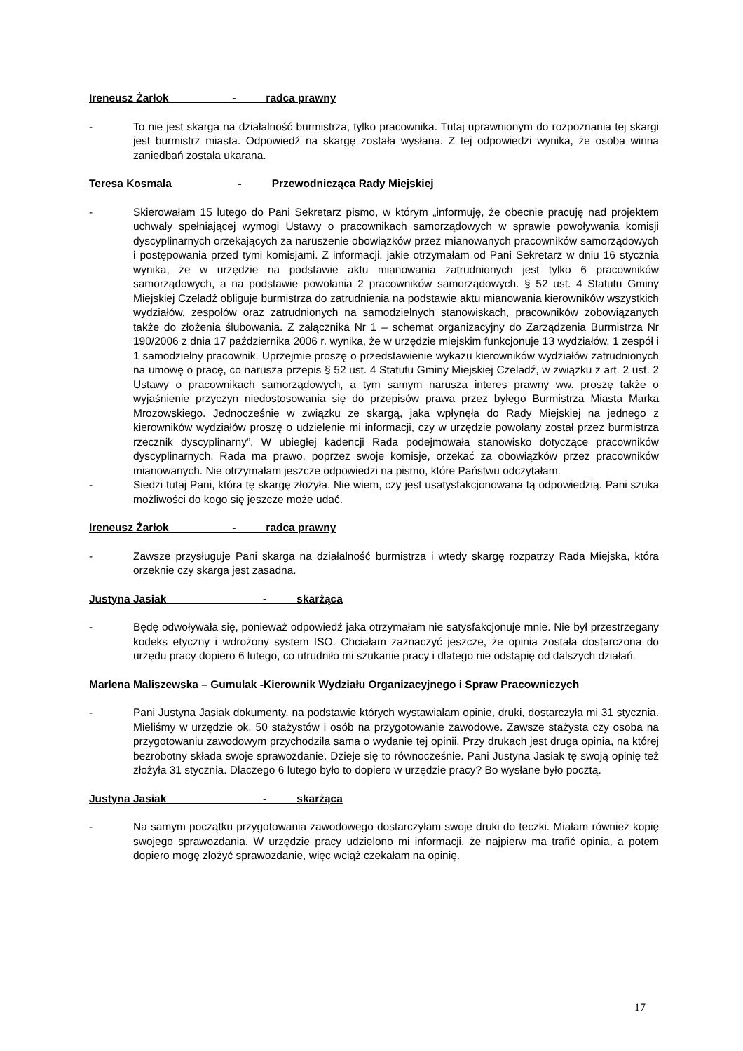Ireneusz Żarłok - radca prawny
- To nie jest skarga na działalność burmistrza, tylko pracownika. Tutaj uprawnionym do rozpoznania tej skargi jest burmistrz miasta. Odpowiedź na skargę została wysłana. Z tej odpowiedzi wynika, że osoba winna zaniedbań została ukarana.
Teresa Kosmala - Przewodnicząca Rady Miejskiej
- Skierowałam 15 lutego do Pani Sekretarz pismo, w którym „informuję, że obecnie pracuję nad projektem uchwały spełniającej wymogi Ustawy o pracownikach samorządowych w sprawie powoływania komisji dyscyplinarnych orzekających za naruszenie obowiązków przez mianowanych pracowników samorządowych i postępowania przed tymi komisjami. Z informacji, jakie otrzymałam od Pani Sekretarz w dniu 16 stycznia wynika, że w urzędzie na podstawie aktu mianowania zatrudnionych jest tylko 6 pracowników samorządowych, a na podstawie powołania 2 pracowników samorządowych. § 52 ust. 4 Statutu Gminy Miejskiej Czeladź obliguje burmistrza do zatrudnienia na podstawie aktu mianowania kierowników wszystkich wydziałów, zespołów oraz zatrudnionych na samodzielnych stanowiskach, pracowników zobowiązanych także do złożenia ślubowania. Z załącznika Nr 1 – schemat organizacyjny do Zarządzenia Burmistrza Nr 190/2006 z dnia 17 października 2006 r. wynika, że w urzędzie miejskim funkcjonuje 13 wydziałów, 1 zespół i 1 samodzielny pracownik. Uprzejmie proszę o przedstawienie wykazu kierowników wydziałów zatrudnionych na umowę o pracę, co narusza przepis § 52 ust. 4 Statutu Gminy Miejskiej Czeladź, w związku z art. 2 ust. 2 Ustawy o pracownikach samorządowych, a tym samym narusza interes prawny ww. proszę także o wyjaśnienie przyczyn niedostosowania się do przepisów prawa przez byłego Burmistrza Miasta Marka Mrozowskiego. Jednocześnie w związku ze skargą, jaka wpłynęła do Rady Miejskiej na jednego z kierowników wydziałów proszę o udzielenie mi informacji, czy w urzędzie powołany został przez burmistrza rzecznik dyscyplinarny”. W ubiegłej kadencji Rada podejmowała stanowisko dotyczące pracowników dyscyplinarnych. Rada ma prawo, poprzez swoje komisje, orzekać za obowiązków przez pracowników mianowanych. Nie otrzymałam jeszcze odpowiedzi na pismo, które Państwu odczytałam.
- Siedzi tutaj Pani, która tę skargę złożyła. Nie wiem, czy jest usatysfakcjonowana tą odpowiedzią. Pani szuka możliwości do kogo się jeszcze może udać.
Ireneusz Żarłok - radca prawny
- Zawsze przysługuje Pani skarga na działalność burmistrza i wtedy skargę rozpatrzy Rada Miejska, która orzeknie czy skarga jest zasadna.
Justyna Jasiak - skarżąca
- Będę odwoływała się, ponieważ odpowiedź jaka otrzymałam nie satysfakcjonuje mnie. Nie był przestrzegany kodeks etyczny i wdrożony system ISO. Chciałam zaznaczyć jeszcze, że opinia została dostarczona do urzędu pracy dopiero 6 lutego, co utrudniło mi szukanie pracy i dlatego nie odstąpię od dalszych działań.
Marlena Maliszewska – Gumulak -Kierownik Wydziału Organizacyjnego i Spraw Pracowniczych
- Pani Justyna Jasiak dokumenty, na podstawie których wystawiałam opinie, druki, dostarczyła mi 31 stycznia. Mieliśmy w urzędzie ok. 50 stażystów i osób na przygotowanie zawodowe. Zawsze stażysta czy osoba na przygotowaniu zawodowym przychodziła sama o wydanie tej opinii. Przy drukach jest druga opinia, na której bezrobotny składa swoje sprawozdanie. Dzieje się to równocześnie. Pani Justyna Jasiak tę swoją opinię też złożyła 31 stycznia. Dlaczego 6 lutego było to dopiero w urzędzie pracy? Bo wysłane było pocztą.
Justyna Jasiak - skarżąca
- Na samym początku przygotowania zawodowego dostarczyłam swoje druki do teczki. Miałam również kopię swojego sprawozdania. W urzędzie pracy udzielono mi informacji, że najpierw ma trafić opinia, a potem dopiero mogę złożyć sprawozdanie, więc wciąż czekałam na opinię.
17